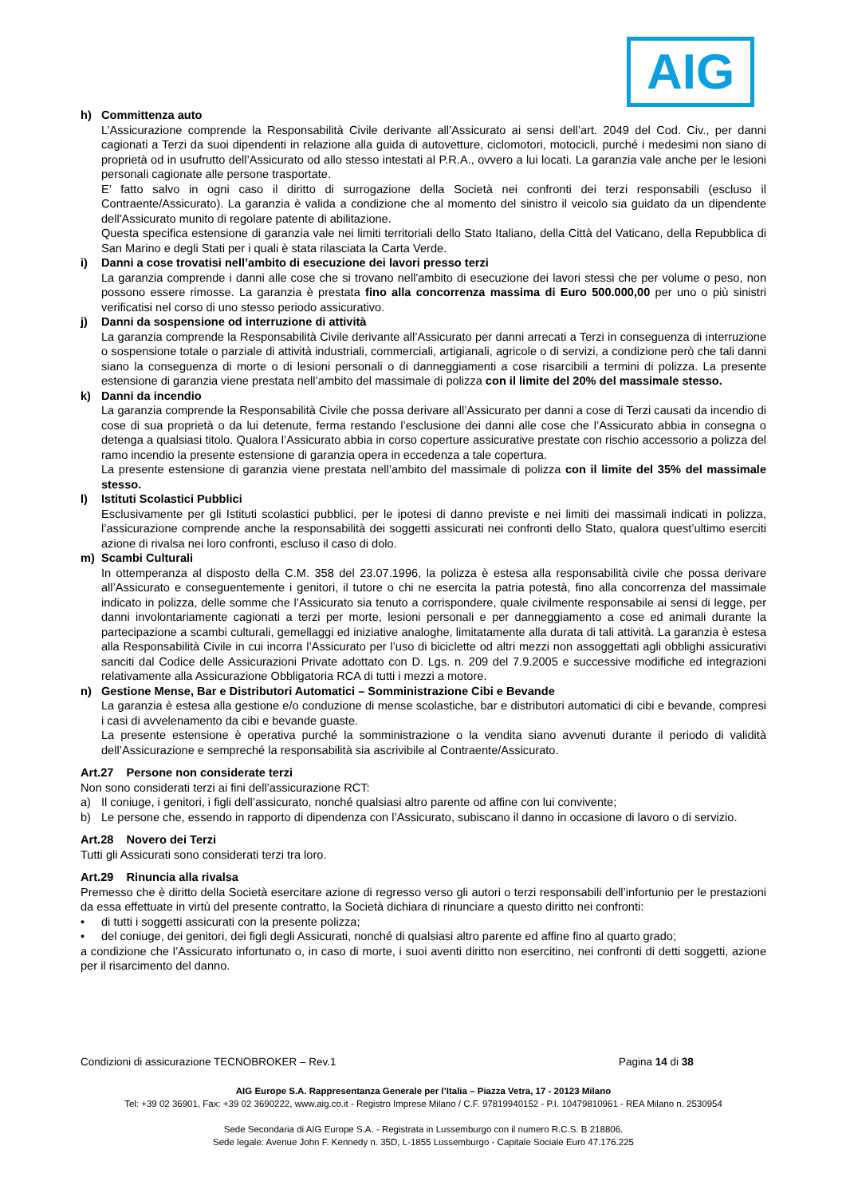AIG
h) Committenza auto
L’Assicurazione comprende la Responsabilità Civile derivante all’Assicurato ai sensi dell’art. 2049 del Cod. Civ., per danni cagionati a Terzi da suoi dipendenti in relazione alla guida di autovetture, ciclomotori, motocicli, purché i medesimi non siano di proprietà od in usufrutto dell’Assicurato od allo stesso intestati al P.R.A., ovvero a lui locati. La garanzia vale anche per le lesioni personali cagionate alle persone trasportate.
E’ fatto salvo in ogni caso il diritto di surrogazione della Società nei confronti dei terzi responsabili (escluso il Contraente/Assicurato). La garanzia è valida a condizione che al momento del sinistro il veicolo sia guidato da un dipendente dell'Assicurato munito di regolare patente di abilitazione.
Questa specifica estensione di garanzia vale nei limiti territoriali dello Stato Italiano, della Città del Vaticano, della Repubblica di San Marino e degli Stati per i quali è stata rilasciata la Carta Verde.
i) Danni a cose trovatisi nell’ambito di esecuzione dei lavori presso terzi
La garanzia comprende i danni alle cose che si trovano nell'ambito di esecuzione dei lavori stessi che per volume o peso, non possono essere rimosse. La garanzia è prestata fino alla concorrenza massima di Euro 500.000,00 per uno o più sinistri verificatisi nel corso di uno stesso periodo assicurativo.
j) Danni da sospensione od interruzione di attività
La garanzia comprende la Responsabilità Civile derivante all’Assicurato per danni arrecati a Terzi in conseguenza di interruzione o sospensione totale o parziale di attività industriali, commerciali, artigianali, agricole o di servizi, a condizione però che tali danni siano la conseguenza di morte o di lesioni personali o di danneggiamenti a cose risarcibili a termini di polizza. La presente estensione di garanzia viene prestata nell’ambito del massimale di polizza con il limite del 20% del massimale stesso.
k) Danni da incendio
La garanzia comprende la Responsabilità Civile che possa derivare all’Assicurato per danni a cose di Terzi causati da incendio di cose di sua proprietà o da lui detenute, ferma restando l’esclusione dei danni alle cose che l’Assicurato abbia in consegna o detenga a qualsiasi titolo. Qualora l’Assicurato abbia in corso coperture assicurative prestate con rischio accessorio a polizza del ramo incendio la presente estensione di garanzia opera in eccedenza a tale copertura.
La presente estensione di garanzia viene prestata nell’ambito del massimale di polizza con il limite del 35% del massimale stesso.
l) Istituti Scolastici Pubblici
Esclusivamente per gli Istituti scolastici pubblici, per le ipotesi di danno previste e nei limiti dei massimali indicati in polizza, l’assicurazione comprende anche la responsabilità dei soggetti assicurati nei confronti dello Stato, qualora quest’ultimo eserciti azione di rivalsa nei loro confronti, escluso il caso di dolo.
m) Scambi Culturali
In ottemperanza al disposto della C.M. 358 del 23.07.1996, la polizza è estesa alla responsabilità civile che possa derivare all’Assicurato e conseguentemente i genitori, il tutore o chi ne esercita la patria potestà, fino alla concorrenza del massimale indicato in polizza, delle somme che l’Assicurato sia tenuto a corrispondere, quale civilmente responsabile ai sensi di legge, per danni involontariamente cagionati a terzi per morte, lesioni personali e per danneggiamento a cose ed animali durante la partecipazione a scambi culturali, gemellaggi ed iniziative analoghe, limitatamente alla durata di tali attività. La garanzia è estesa alla Responsabilità Civile in cui incorra l’Assicurato per l’uso di biciclette od altri mezzi non assoggettati agli obblighi assicurativi sanciti dal Codice delle Assicurazioni Private adottato con D. Lgs. n. 209 del 7.9.2005 e successive modifiche ed integrazioni relativamente alla Assicurazione Obbligatoria RCA di tutti i mezzi a motore.
n) Gestione Mense, Bar e Distributori Automatici – Somministrazione Cibi e Bevande
La garanzia è estesa alla gestione e/o conduzione di mense scolastiche, bar e distributori automatici di cibi e bevande, compresi i casi di avvelenamento da cibi e bevande guaste.
La presente estensione è operativa purché la somministrazione o la vendita siano avvenuti durante il periodo di validità dell’Assicurazione e sempreché la responsabilità sia ascrivibile al Contraente/Assicurato.
Art.27 Persone non considerate terzi
Non sono considerati terzi ai fini dell’assicurazione RCT:
a) Il coniuge, i genitori, i figli dell’assicurato, nonché qualsiasi altro parente od affine con lui convivente;
b) Le persone che, essendo in rapporto di dipendenza con l’Assicurato, subiscano il danno in occasione di lavoro o di servizio.
Art.28 Novero dei Terzi
Tutti gli Assicurati sono considerati terzi tra loro.
Art.29 Rinuncia alla rivalsa
Premesso che è diritto della Società esercitare azione di regresso verso gli autori o terzi responsabili dell’infortunio per le prestazioni da essa effettuate in virtù del presente contratto, la Società dichiara di rinunciare a questo diritto nei confronti:
• di tutti i soggetti assicurati con la presente polizza;
• del coniuge, dei genitori, dei figli degli Assicurati, nonché di qualsiasi altro parente ed affine fino al quarto grado;
a condizione che l’Assicurato infortunato o, in caso di morte, i suoi aventi diritto non esercitino, nei confronti di detti soggetti, azione per il risarcimento del danno.
Condizioni di assicurazione TECNOBROKER – Rev.1 Pagina 14 di 38
AIG Europe S.A. Rappresentanza Generale per l’Italia – Piazza Vetra, 17 - 20123 Milano
Tel: +39 02 36901, Fax: +39 02 3690222, www.aig.co.it - Registro Imprese Milano / C.F. 97819940152 - P.I. 10479810961 - REA Milano n. 2530954
Sede Secondaria di AIG Europe S.A. - Registrata in Lussemburgo con il numero R.C.S. B 218806.
Sede legale: Avenue John F. Kennedy n. 35D, L-1855 Lussemburgo - Capitale Sociale Euro 47.176.225